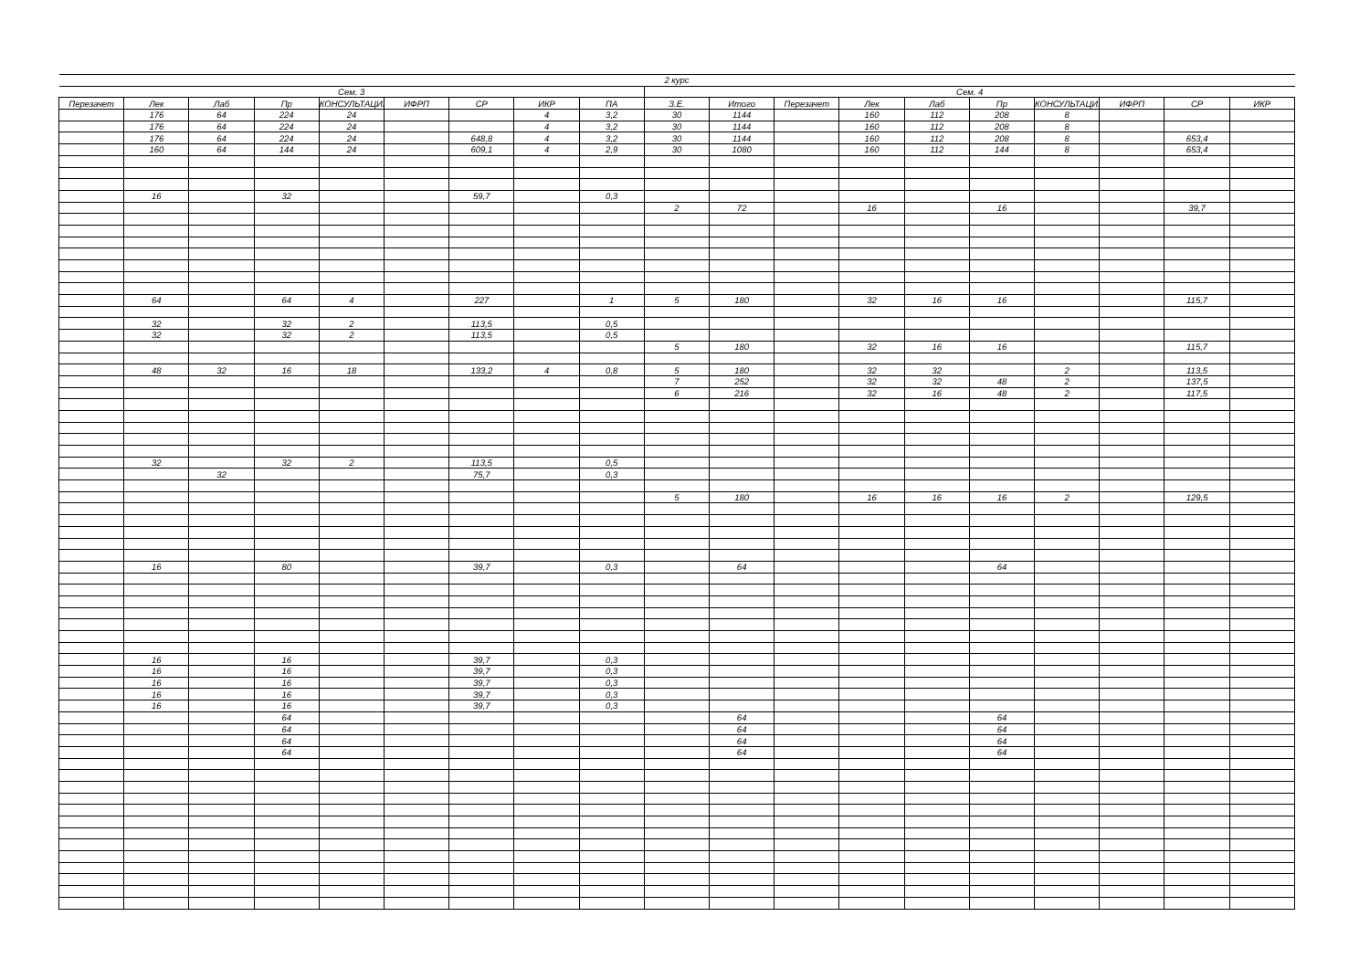| 2 курс | | | | | | | | | | | | | | | | | | |
| --- | --- | --- | --- | --- | --- | --- | --- | --- | --- | --- | --- | --- | --- | --- | --- | --- | --- | --- |
| Сем. 3 | | | | | | | | | Сем. 4 | | | | | | | | | |
| Перезачет | Лек | Лаб | Пр | КОНСУЛЬТАЦИИ | ИФРП | СР | ИКР | ПА | З.Е. | Итого | Перезачет | Лек | Лаб | Пр | КОНСУЛЬТАЦИИ | ИФРП | СР | ИКР |
| | 176 | 64 | 224 | 24 | | | 4 | 3,2 | 30 | 1144 | | 160 | 112 | 208 | 8 | | | |
| | 176 | 64 | 224 | 24 | | | 4 | 3,2 | 30 | 1144 | | 160 | 112 | 208 | 8 | | | |
| | 176 | 64 | 224 | 24 | | 648,8 | 4 | 3,2 | 30 | 1144 | | 160 | 112 | 208 | 8 | | 653,4 | |
| | 160 | 64 | 144 | 24 | | 609,1 | 4 | 2,9 | 30 | 1080 | | 160 | 112 | 144 | 8 | | 653,4 | |
| | 16 | | 32 | | | 59,7 | | 0,3 | | | | | | | | | | |
| | | | | | | | | | 2 | 72 | | 16 | | 16 | | | 39,7 | |
| | 64 | | 64 | 4 | | 227 | | 1 | 5 | 180 | | 32 | 16 | 16 | | | 115,7 | |
| | 32 | | 32 | 2 | | 113,5 | | 0,5 | | | | | | | | | | |
| | 32 | | 32 | 2 | | 113,5 | | 0,5 | | | | | | | | | | |
| | | | | | | | | | 5 | 180 | | 32 | 16 | 16 | | | 115,7 | |
| | 48 | 32 | 16 | 18 | | 133,2 | 4 | 0,8 | 5 | 180 | | 32 | 32 | | 2 | | 113,5 | |
| | | | | | | | | | 7 | 252 | | 32 | 32 | 48 | 2 | | 137,5 | |
| | | | | | | | | | 6 | 216 | | 32 | 16 | 48 | 2 | | 117,5 | |
| | 32 | | 32 | 2 | | 113,5 | | 0,5 | | | | | | | | | | |
| | | 32 | | | | 75,7 | | 0,3 | | | | | | | | | | |
| | | | | | | | | | 5 | 180 | | 16 | 16 | 16 | 2 | | 129,5 | |
| | 16 | | 80 | | | 39,7 | | 0,3 | | 64 | | | | 64 | | | | |
| | 16 | | 16 | | | 39,7 | | 0,3 | | | | | | | | | | |
| | 16 | | 16 | | | 39,7 | | 0,3 | | | | | | | | | | |
| | 16 | | 16 | | | 39,7 | | 0,3 | | | | | | | | | | |
| | 16 | | 16 | | | 39,7 | | 0,3 | | | | | | | | | | |
| | 16 | | 16 | | | 39,7 | | 0,3 | | | | | | | | | | |
| | | | 64 | | | | | | | 64 | | | | 64 | | | | |
| | | | 64 | | | | | | | 64 | | | | 64 | | | | |
| | | | 64 | | | | | | | 64 | | | | 64 | | | | |
| | | | 64 | | | | | | | 64 | | | | 64 | | | | |